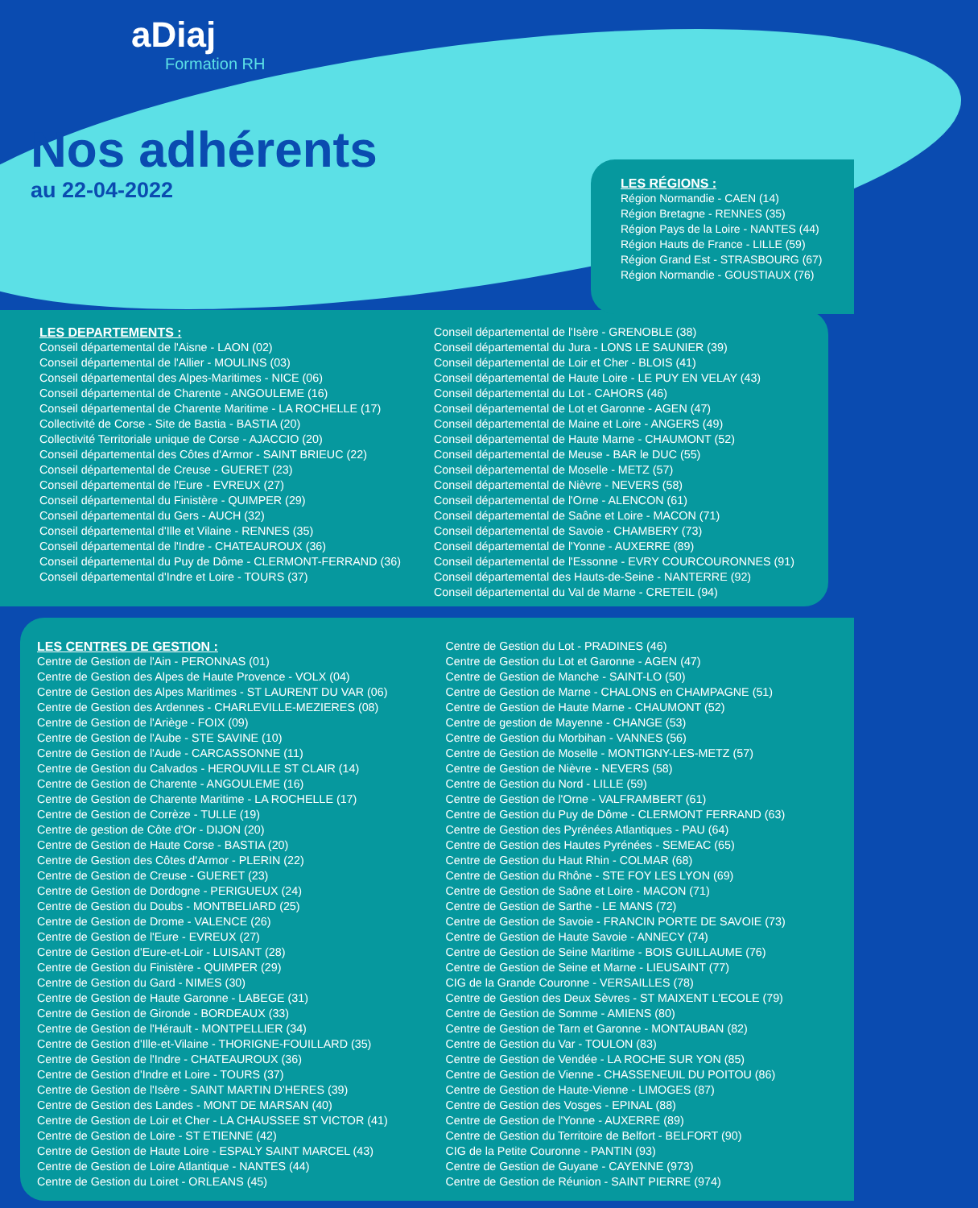aDiaj
Formation RH
Nos adhérents
au 22-04-2022
LES RÉGIONS :
Région Normandie - CAEN (14)
Région Bretagne - RENNES (35)
Région Pays de la Loire - NANTES (44)
Région Hauts de France - LILLE (59)
Région Grand Est - STRASBOURG (67)
Région Normandie - GOUSTIAUX (76)
LES DEPARTEMENTS :
Conseil départemental de l'Aisne - LAON (02)
Conseil départemental de l'Allier - MOULINS (03)
Conseil départemental des Alpes-Maritimes - NICE (06)
Conseil départemental de Charente - ANGOULEME (16)
Conseil départemental de Charente Maritime - LA ROCHELLE (17)
Collectivité de Corse - Site de Bastia - BASTIA (20)
Collectivité Territoriale unique de Corse - AJACCIO (20)
Conseil départemental des Côtes d'Armor - SAINT BRIEUC (22)
Conseil départemental de Creuse - GUERET (23)
Conseil départemental de l'Eure - EVREUX (27)
Conseil départemental du Finistère - QUIMPER (29)
Conseil départemental du Gers - AUCH (32)
Conseil départemental d'Ille et Vilaine - RENNES (35)
Conseil départemental de l'Indre - CHATEAUROUX (36)
Conseil départemental du Puy de Dôme - CLERMONT-FERRAND (36)
Conseil départemental d'Indre et Loire - TOURS (37)
Conseil départemental de l'Isère - GRENOBLE (38)
Conseil départemental du Jura - LONS LE SAUNIER (39)
Conseil départemental de Loir et Cher - BLOIS (41)
Conseil départemental de Haute Loire - LE PUY EN VELAY (43)
Conseil départemental du Lot - CAHORS (46)
Conseil départemental de Lot et Garonne - AGEN (47)
Conseil départemental de Maine et Loire - ANGERS (49)
Conseil départemental de Haute Marne - CHAUMONT (52)
Conseil départemental de Meuse - BAR le DUC (55)
Conseil départemental de Moselle - METZ (57)
Conseil départemental de Nièvre - NEVERS (58)
Conseil départemental de l'Orne - ALENCON (61)
Conseil départemental de Saône et Loire - MACON (71)
Conseil départemental de Savoie - CHAMBERY (73)
Conseil départemental de l'Yonne - AUXERRE (89)
Conseil départemental de l'Essonne - EVRY COURCOURONNES (91)
Conseil départemental des Hauts-de-Seine - NANTERRE (92)
Conseil départemental du Val de Marne - CRETEIL (94)
LES CENTRES DE GESTION :
Centre de Gestion de l'Ain - PERONNAS (01)
Centre de Gestion des Alpes de Haute Provence - VOLX (04)
Centre de Gestion des Alpes Maritimes - ST LAURENT DU VAR (06)
Centre de Gestion des Ardennes - CHARLEVILLE-MEZIERES (08)
Centre de Gestion de l'Ariège - FOIX (09)
Centre de Gestion de l'Aube - STE SAVINE (10)
Centre de Gestion de l'Aude - CARCASSONNE (11)
Centre de Gestion du Calvados - HEROUVILLE ST CLAIR (14)
Centre de Gestion de Charente - ANGOULEME (16)
Centre de Gestion de Charente Maritime - LA ROCHELLE (17)
Centre de Gestion de Corrèze - TULLE (19)
Centre de gestion de Côte d'Or - DIJON (20)
Centre de Gestion de Haute Corse - BASTIA (20)
Centre de Gestion des Côtes d'Armor - PLERIN (22)
Centre de Gestion de Creuse - GUERET (23)
Centre de Gestion de Dordogne - PERIGUEUX (24)
Centre de Gestion du Doubs - MONTBELIARD (25)
Centre de Gestion de Drome - VALENCE (26)
Centre de Gestion de l'Eure - EVREUX (27)
Centre de Gestion d'Eure-et-Loir - LUISANT (28)
Centre de Gestion du Finistère - QUIMPER (29)
Centre de Gestion du Gard - NIMES (30)
Centre de Gestion de Haute Garonne - LABEGE (31)
Centre de Gestion de Gironde - BORDEAUX (33)
Centre de Gestion de l'Hérault - MONTPELLIER (34)
Centre de Gestion d'Ille-et-Vilaine - THORIGNE-FOUILLARD (35)
Centre de Gestion de l'Indre - CHATEAUROUX (36)
Centre de Gestion d'Indre et Loire - TOURS (37)
Centre de Gestion de l'Isère - SAINT MARTIN D'HERES (39)
Centre de Gestion des Landes - MONT DE MARSAN (40)
Centre de Gestion de Loir et Cher - LA CHAUSSEE ST VICTOR (41)
Centre de Gestion de Loire - ST ETIENNE (42)
Centre de Gestion de Haute Loire - ESPALY SAINT MARCEL (43)
Centre de Gestion de Loire Atlantique - NANTES (44)
Centre de Gestion du Loiret - ORLEANS (45)
Centre de Gestion du Lot - PRADINES (46)
Centre de Gestion du Lot et Garonne - AGEN (47)
Centre de Gestion de Manche - SAINT-LO (50)
Centre de Gestion de Marne - CHALONS en CHAMPAGNE (51)
Centre de Gestion de Haute Marne - CHAUMONT (52)
Centre de gestion de Mayenne - CHANGE (53)
Centre de Gestion du Morbihan - VANNES (56)
Centre de Gestion de Moselle - MONTIGNY-LES-METZ (57)
Centre de Gestion de Nièvre - NEVERS (58)
Centre de Gestion du Nord - LILLE (59)
Centre de Gestion de l'Orne - VALFRAMBERT (61)
Centre de Gestion du Puy de Dôme - CLERMONT FERRAND (63)
Centre de Gestion des Pyrénées Atlantiques - PAU (64)
Centre de Gestion des Hautes Pyrénées - SEMEAC (65)
Centre de Gestion du Haut Rhin - COLMAR (68)
Centre de Gestion du Rhône - STE FOY LES LYON (69)
Centre de Gestion de Saône et Loire - MACON (71)
Centre de Gestion de Sarthe - LE MANS (72)
Centre de Gestion de Savoie - FRANCIN PORTE DE SAVOIE (73)
Centre de Gestion de Haute Savoie - ANNECY (74)
Centre de Gestion de Seine Maritime - BOIS GUILLAUME (76)
Centre de Gestion de Seine et Marne - LIEUSAINT (77)
CIG de la Grande Couronne - VERSAILLES (78)
Centre de Gestion des Deux Sèvres - ST MAIXENT L'ECOLE (79)
Centre de Gestion de Somme - AMIENS (80)
Centre de Gestion de Tarn et Garonne - MONTAUBAN (82)
Centre de Gestion du Var - TOULON (83)
Centre de Gestion de Vendée - LA ROCHE SUR YON (85)
Centre de Gestion de Vienne - CHASSENEUIL DU POITOU (86)
Centre de Gestion de Haute-Vienne - LIMOGES (87)
Centre de Gestion des Vosges - EPINAL (88)
Centre de Gestion de l'Yonne - AUXERRE (89)
Centre de Gestion du Territoire de Belfort - BELFORT (90)
CIG de la Petite Couronne - PANTIN (93)
Centre de Gestion de Guyane - CAYENNE (973)
Centre de Gestion de Réunion - SAINT PIERRE (974)